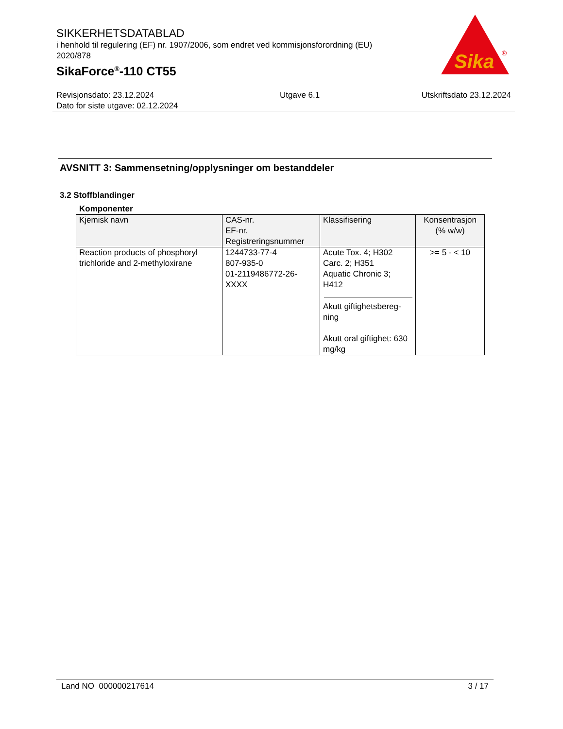SIKKERHETSDATABLAD
i henhold til regulering (EF) nr. 1907/2006, som endret ved kommisjonsforordning (EU) 2020/878
SikaForce<sup>®</sup>-110 CT55
Sika
®
Revisjonsdato: 23.12.2024
Dato for siste utgave: 02.12.2024
Utgave 6.1 Utskriftsdato 23.12.2024
AVSNITT 3: Sammensetning/opplysninger om bestanddeler
3.2 Stoffblandinger
Komponenter
| Kjemisk navn | CAS-nr. EF-nr. Registreringsnummer | Klassifisering | Konsentrasjon (% w/w) |
| --- | --- | --- | --- |
| Reaction products of phosphoryl trichloride and 2-methyloxirane | 1244733-77-4 807-935-0 01-2119486772-26-XXXX | Acute Tox. 4; H302 Carc. 2; H351 Aquatic Chronic 3; H412 Akutt giftighetsbereg-ning Akutt oral giftighet: 630 mg/kg | >= 5 - < 10 |
Land NO 000000217614 3 / 17